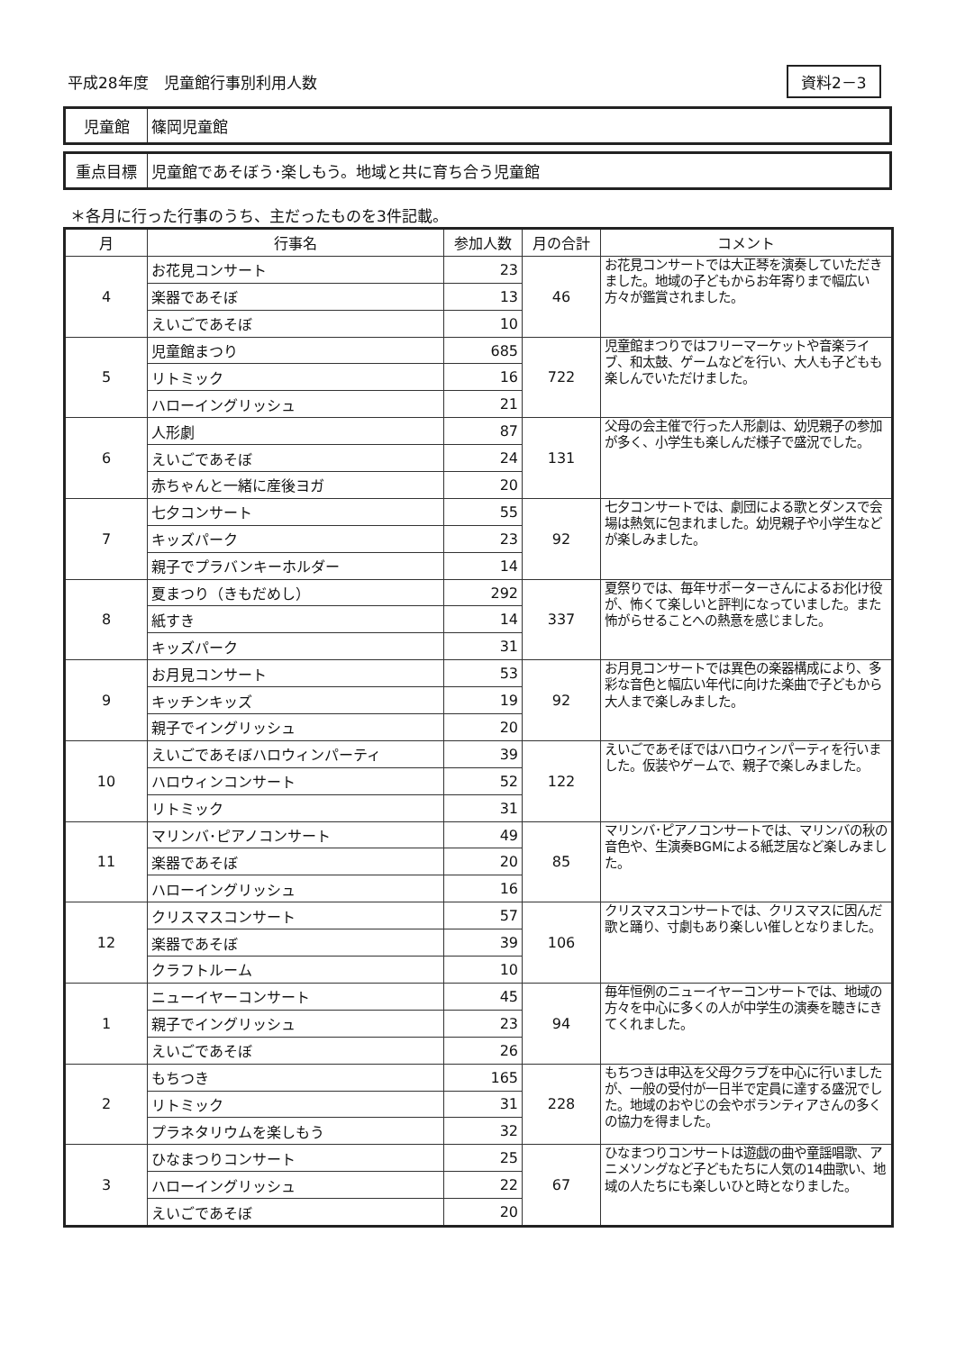平成28年度　児童館行事別利用人数 資料2－3
| 児童館 | 篠岡児童館 |
| 重点目標 | 児童館であそぼう･楽しもう。地域と共に育ち合う児童館 |
＊各月に行った行事のうち、主だったものを3件記載。
| 月 | 行事名 | 参加人数 | 月の合計 | コメント |
| --- | --- | --- | --- | --- |
| 4 | お花見コンサート | 23 | 46 | お花見コンサートでは大正琴を演奏していただきました。地域の子どもからお年寄りまで幅広い方々が鑑賞されました。 |
| | 楽器であそぼ | 13 | | |
| | えいごであそぼ | 10 | | |
| 5 | 児童館まつり | 685 | 722 | 児童館まつりではフリーマーケットや音楽ライブ、和太鼓、ゲームなどを行い、大人も子どもも楽しんでいただけました。 |
| | リトミック | 16 | | |
| | ハローイングリッシュ | 21 | | |
| 6 | 人形劇 | 87 | 131 | 父母の会主催で行った人形劇は、幼児親子の参加が多く、小学生も楽しんだ様子で盛況でした。 |
| | えいごであそぼ | 24 | | |
| | 赤ちゃんと一緒に産後ヨガ | 20 | | |
| 7 | 七夕コンサート | 55 | 92 | 七夕コンサートでは、劇団による歌とダンスで会場は熱気に包まれました。幼児親子や小学生などが楽しみました。 |
| | キッズパーク | 23 | | |
| | 親子でプラバンキーホルダー | 14 | | |
| 8 | 夏まつり（きもだめし） | 292 | 337 | 夏祭りでは、毎年サポーターさんによるお化け役が、怖くて楽しいと評判になっていました。また怖がらせることへの熱意を感じました。 |
| | 紙すき | 14 | | |
| | キッズパーク | 31 | | |
| 9 | お月見コンサート | 53 | 92 | お月見コンサートでは異色の楽器構成により、多彩な音色と幅広い年代に向けた楽曲で子どもから大人まで楽しみました。 |
| | キッチンキッズ | 19 | | |
| | 親子でイングリッシュ | 20 | | |
| 10 | えいごであそぼハロウィンパーティ | 39 | 122 | えいごであそぼではハロウィンパーティを行いました。仮装やゲームで、親子で楽しみました。 |
| | ハロウィンコンサート | 52 | | |
| | リトミック | 31 | | |
| 11 | マリンバ･ピアノコンサート | 49 | 85 | マリンバ･ピアノコンサートでは、マリンバの秋の音色や、生演奏BGMによる紙芝居など楽しみました。 |
| | 楽器であそぼ | 20 | | |
| | ハローイングリッシュ | 16 | | |
| 12 | クリスマスコンサート | 57 | 106 | クリスマスコンサートでは、クリスマスに因んだ歌と踊り、寸劇もあり楽しい催しとなりました。 |
| | 楽器であそぼ | 39 | | |
| | クラフトルーム | 10 | | |
| 1 | ニューイヤーコンサート | 45 | 94 | 毎年恒例のニューイヤーコンサートでは、地域の方々を中心に多くの人が中学生の演奏を聴きにきてくれました。 |
| | 親子でイングリッシュ | 23 | | |
| | えいごであそぼ | 26 | | |
| 2 | もちつき | 165 | 228 | もちつきは申込を父母クラブを中心に行いましたが、一般の受付が一日半で定員に達する盛況でした。地域のおやじの会やボランティアさんの多くの協力を得ました。 |
| | リトミック | 31 | | |
| | プラネタリウムを楽しもう | 32 | | |
| 3 | ひなまつりコンサート | 25 | 67 | ひなまつりコンサートは遊戯の曲や童謡唱歌、アニメソングなど子どもたちに人気の14曲歌い、地域の人たちにも楽しいひと時となりました。 |
| | ハローイングリッシュ | 22 | | |
| | えいごであそぼ | 20 | | |